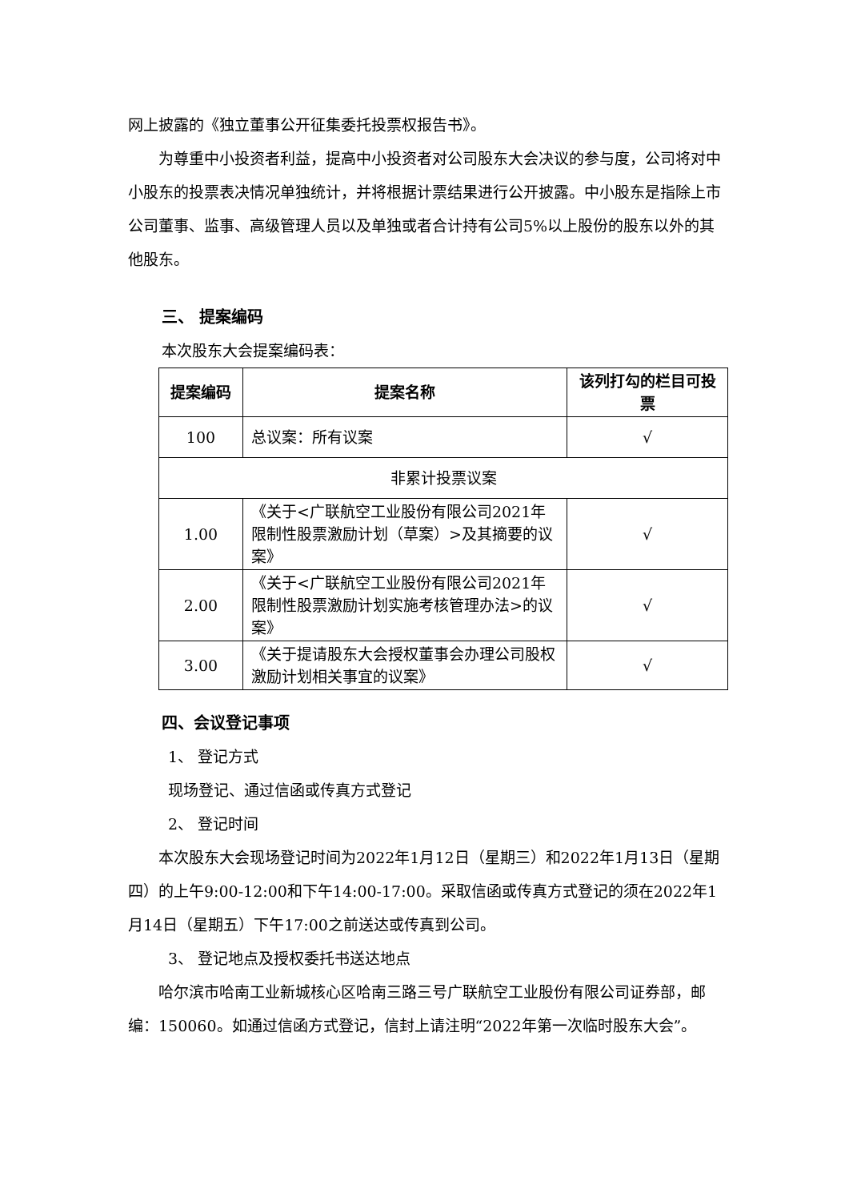网上披露的《独立董事公开征集委托投票权报告书》。
为尊重中小投资者利益，提高中小投资者对公司股东大会决议的参与度，公司将对中小股东的投票表决情况单独统计，并将根据计票结果进行公开披露。中小股东是指除上市公司董事、监事、高级管理人员以及单独或者合计持有公司5%以上股份的股东以外的其他股东。
三、 提案编码
本次股东大会提案编码表：
| 提案编码 | 提案名称 | 该列打勾的栏目可投票 |
| --- | --- | --- |
| 100 | 总议案：所有议案 | √ |
| 非累计投票议案 | | |
| 1.00 | 《关于<广联航空工业股份有限公司2021年限制性股票激励计划（草案）>及其摘要的议案》 | √ |
| 2.00 | 《关于<广联航空工业股份有限公司2021年限制性股票激励计划实施考核管理办法>的议案》 | √ |
| 3.00 | 《关于提请股东大会授权董事会办理公司股权激励计划相关事宜的议案》 | √ |
四、会议登记事项
1、 登记方式
现场登记、通过信函或传真方式登记
2、 登记时间
本次股东大会现场登记时间为2022年1月12日（星期三）和2022年1月13日（星期四）的上午9:00-12:00和下午14:00-17:00。采取信函或传真方式登记的须在2022年1月14日（星期五）下午17:00之前送达或传真到公司。
3、 登记地点及授权委托书送达地点
哈尔滨市哈南工业新城核心区哈南三路三号广联航空工业股份有限公司证券部，邮编：150060。如通过信函方式登记，信封上请注明“2022年第一次临时股东大会”。